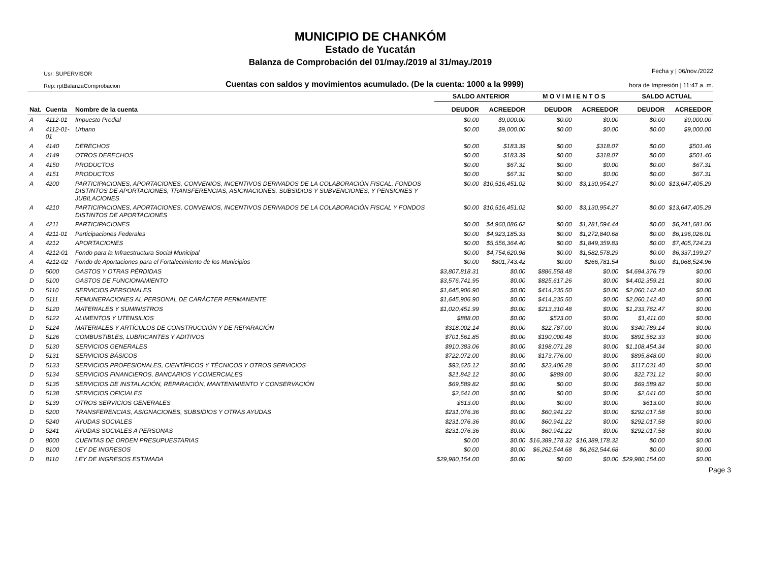MUNICIPIO DE CHANKÓM
Estado de Yucatán
Balanza de Comprobación del 01/may./2019 al 31/may./2019
Usr: SUPERVISOR
Rep: rptBalanzaComprobacion
Cuentas con saldos y movimientos acumulado. (De la cuenta: 1000 a la 9999)
Fecha y | 06/nov./2022
hora de Impresión | 11:47 a. m.
| | | | SALDO ANTERIOR | | M O V I M I E N T O S | | SALDO ACTUAL | |
| --- | --- | --- | --- | --- | --- | --- | --- | --- |
| Nat. | Cuenta | Nombre de la cuenta | DEUDOR | ACREEDOR | DEUDOR | ACREEDOR | DEUDOR | ACREEDOR |
| A | 4112-01 | Impuesto Predial | $0.00 | $9,000.00 | $0.00 | $0.00 | $0.00 | $9,000.00 |
| A | 4112-01-01 | Urbano | $0.00 | $9,000.00 | $0.00 | $0.00 | $0.00 | $9,000.00 |
| A | 4140 | DERECHOS | $0.00 | $183.39 | $0.00 | $318.07 | $0.00 | $501.46 |
| A | 4149 | OTROS DERECHOS | $0.00 | $183.39 | $0.00 | $318.07 | $0.00 | $501.46 |
| A | 4150 | PRODUCTOS | $0.00 | $67.31 | $0.00 | $0.00 | $0.00 | $67.31 |
| A | 4151 | PRODUCTOS | $0.00 | $67.31 | $0.00 | $0.00 | $0.00 | $67.31 |
| A | 4200 | PARTICIPACIONES, APORTACIONES, CONVENIOS, INCENTIVOS DERIVADOS DE LA COLABORACIÓN FISCAL, FONDOS DISTINTOS DE APORTACIONES, TRANSFERENCIAS, ASIGNACIONES, SUBSIDIOS Y SUBVENCIONES, Y PENSIONES Y JUBILACIONES | $0.00 | $10,516,451.02 | $0.00 | $3,130,954.27 | $0.00 | $13,647,405.29 |
| A | 4210 | PARTICIPACIONES, APORTACIONES, CONVENIOS, INCENTIVOS DERIVADOS DE LA COLABORACIÓN FISCAL Y FONDOS DISTINTOS DE APORTACIONES | $0.00 | $10,516,451.02 | $0.00 | $3,130,954.27 | $0.00 | $13,647,405.29 |
| A | 4211 | PARTICIPACIONES | $0.00 | $4,960,086.62 | $0.00 | $1,281,594.44 | $0.00 | $6,241,681.06 |
| A | 4211-01 | Participaciones Federales | $0.00 | $4,923,185.33 | $0.00 | $1,272,840.68 | $0.00 | $6,196,026.01 |
| A | 4212 | APORTACIONES | $0.00 | $5,556,364.40 | $0.00 | $1,849,359.83 | $0.00 | $7,405,724.23 |
| A | 4212-01 | Fondo para la Infraestructura Social Municipal | $0.00 | $4,754,620.98 | $0.00 | $1,582,578.29 | $0.00 | $6,337,199.27 |
| A | 4212-02 | Fondo de Aportaciones para el Fortalecimiento de los Municipios | $0.00 | $801,743.42 | $0.00 | $266,781.54 | $0.00 | $1,068,524.96 |
| D | 5000 | GASTOS Y OTRAS PÉRDIDAS | $3,807,818.31 | $0.00 | $886,558.48 | $0.00 | $4,694,376.79 | $0.00 |
| D | 5100 | GASTOS DE FUNCIONAMIENTO | $3,576,741.95 | $0.00 | $825,617.26 | $0.00 | $4,402,359.21 | $0.00 |
| D | 5110 | SERVICIOS PERSONALES | $1,645,906.90 | $0.00 | $414,235.50 | $0.00 | $2,060,142.40 | $0.00 |
| D | 5111 | REMUNERACIONES AL PERSONAL DE CARÁCTER PERMANENTE | $1,645,906.90 | $0.00 | $414,235.50 | $0.00 | $2,060,142.40 | $0.00 |
| D | 5120 | MATERIALES Y SUMINISTROS | $1,020,451.99 | $0.00 | $213,310.48 | $0.00 | $1,233,762.47 | $0.00 |
| D | 5122 | ALIMENTOS Y UTENSILIOS | $888.00 | $0.00 | $523.00 | $0.00 | $1,411.00 | $0.00 |
| D | 5124 | MATERIALES Y ARTÍCULOS DE CONSTRUCCIÓN Y DE REPARACIÓN | $318,002.14 | $0.00 | $22,787.00 | $0.00 | $340,789.14 | $0.00 |
| D | 5126 | COMBUSTIBLES, LUBRICANTES Y ADITIVOS | $701,561.85 | $0.00 | $190,000.48 | $0.00 | $891,562.33 | $0.00 |
| D | 5130 | SERVICIOS GENERALES | $910,383.06 | $0.00 | $198,071.28 | $0.00 | $1,108,454.34 | $0.00 |
| D | 5131 | SERVICIOS BÁSICOS | $722,072.00 | $0.00 | $173,776.00 | $0.00 | $895,848.00 | $0.00 |
| D | 5133 | SERVICIOS PROFESIONALES, CIENTÍFICOS Y TÉCNICOS Y OTROS SERVICIOS | $93,625.12 | $0.00 | $23,406.28 | $0.00 | $117,031.40 | $0.00 |
| D | 5134 | SERVICIOS FINANCIEROS, BANCARIOS Y COMERCIALES | $21,842.12 | $0.00 | $889.00 | $0.00 | $22,731.12 | $0.00 |
| D | 5135 | SERVICIOS DE INSTALACIÓN, REPARACIÓN, MANTENIMIENTO Y CONSERVACIÓN | $69,589.82 | $0.00 | $0.00 | $0.00 | $69,589.82 | $0.00 |
| D | 5138 | SERVICIOS OFICIALES | $2,641.00 | $0.00 | $0.00 | $0.00 | $2,641.00 | $0.00 |
| D | 5139 | OTROS SERVICIOS GENERALES | $613.00 | $0.00 | $0.00 | $0.00 | $613.00 | $0.00 |
| D | 5200 | TRANSFERENCIAS, ASIGNACIONES, SUBSIDIOS Y OTRAS AYUDAS | $231,076.36 | $0.00 | $60,941.22 | $0.00 | $292,017.58 | $0.00 |
| D | 5240 | AYUDAS SOCIALES | $231,076.36 | $0.00 | $60,941.22 | $0.00 | $292,017.58 | $0.00 |
| D | 5241 | AYUDAS SOCIALES A PERSONAS | $231,076.36 | $0.00 | $60,941.22 | $0.00 | $292,017.58 | $0.00 |
| D | 8000 | CUENTAS DE ORDEN PRESUPUESTARIAS | $0.00 | $0.00 | $16,389,178.32 | $16,389,178.32 | $0.00 | $0.00 |
| D | 8100 | LEY DE INGRESOS | $0.00 | $0.00 | $6,262,544.68 | $6,262,544.68 | $0.00 | $0.00 |
| D | 8110 | LEY DE INGRESOS ESTIMADA | $29,980,154.00 | $0.00 | $0.00 | $0.00 | $29,980,154.00 | $0.00 |
Page 3